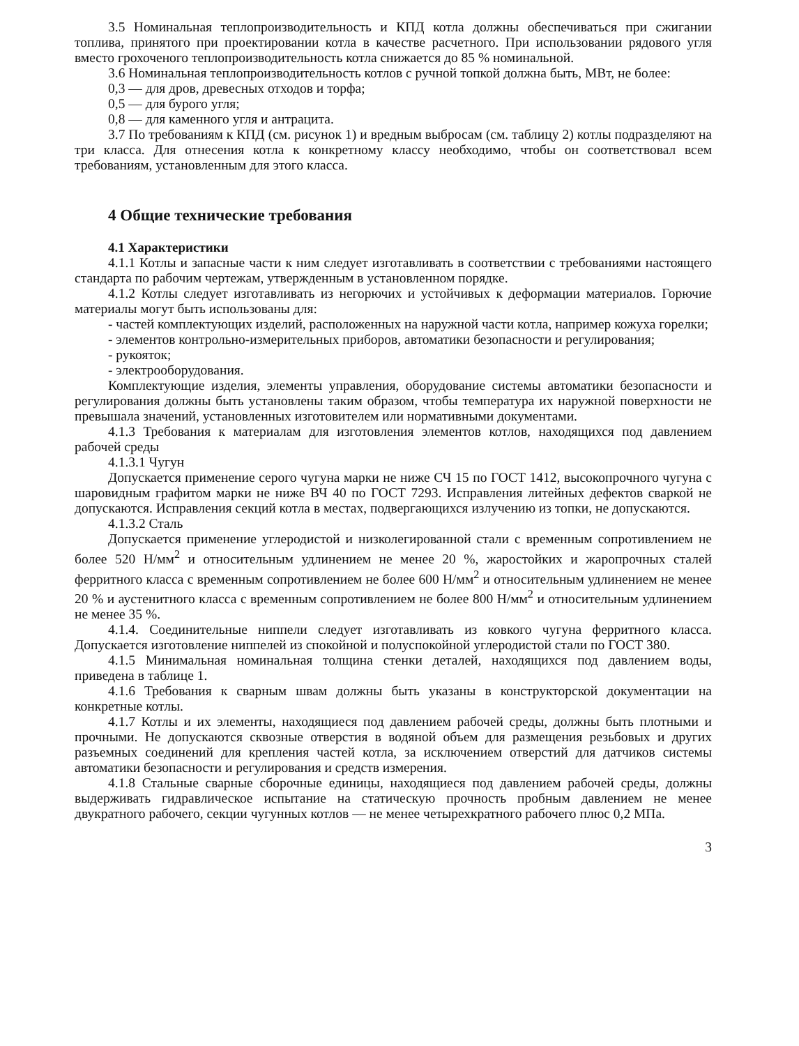3.5 Номинальная теплопроизводительность и КПД котла должны обеспечиваться при сжигании топлива, принятого при проектировании котла в качестве расчетного. При использовании рядового угля вместо грохоченого теплопроизводительность котла снижается до 85 % номинальной.
3.6 Номинальная теплопроизводительность котлов с ручной топкой должна быть, МВт, не более:
0,3 — для дров, древесных отходов и торфа;
0,5 — для бурого угля;
0,8 — для каменного угля и антрацита.
3.7 По требованиям к КПД (см. рисунок 1) и вредным выбросам (см. таблицу 2) котлы подразделяют на три класса. Для отнесения котла к конкретному классу необходимо, чтобы он соответствовал всем требованиям, установленным для этого класса.
4 Общие технические требования
4.1 Характеристики
4.1.1 Котлы и запасные части к ним следует изготавливать в соответствии с требованиями настоящего стандарта по рабочим чертежам, утвержденным в установленном порядке.
4.1.2 Котлы следует изготавливать из негорючих и устойчивых к деформации материалов. Горючие материалы могут быть использованы для:
- частей комплектующих изделий, расположенных на наружной части котла, например кожуха горелки;
- элементов контрольно-измерительных приборов, автоматики безопасности и регулирования;
- рукояток;
- электрооборудования.
Комплектующие изделия, элементы управления, оборудование системы автоматики безопасности и регулирования должны быть установлены таким образом, чтобы температура их наружной поверхности не превышала значений, установленных изготовителем или нормативными документами.
4.1.3 Требования к материалам для изготовления элементов котлов, находящихся под давлением рабочей среды
4.1.3.1 Чугун
Допускается применение серого чугуна марки не ниже СЧ 15 по ГОСТ 1412, высокопрочного чугуна с шаровидным графитом марки не ниже ВЧ 40 по ГОСТ 7293. Исправления литейных дефектов сваркой не допускаются. Исправления секций котла в местах, подвергающихся излучению из топки, не допускаются.
4.1.3.2 Сталь
Допускается применение углеродистой и низколегированной стали с временным сопротивлением не более 520 Н/мм<sup>2</sup> и относительным удлинением не менее 20 %, жаростойких и жаропрочных сталей ферритного класса с временным сопротивлением не более 600 Н/мм<sup>2</sup> и относительным удлинением не менее 20 % и аустенитного класса с временным сопротивлением не более 800 Н/мм<sup>2</sup> и относительным удлинением не менее 35 %.
4.1.4. Соединительные ниппели следует изготавливать из ковкого чугуна ферритного класса. Допускается изготовление ниппелей из спокойной и полуспокойной углеродистой стали по ГОСТ 380.
4.1.5 Минимальная номинальная толщина стенки деталей, находящихся под давлением воды, приведена в таблице 1.
4.1.6 Требования к сварным швам должны быть указаны в конструкторской документации на конкретные котлы.
4.1.7 Котлы и их элементы, находящиеся под давлением рабочей среды, должны быть плотными и прочными. Не допускаются сквозные отверстия в водяной объем для размещения резьбовых и других разъемных соединений для крепления частей котла, за исключением отверстий для датчиков системы автоматики безопасности и регулирования и средств измерения.
4.1.8 Стальные сварные сборочные единицы, находящиеся под давлением рабочей среды, должны выдерживать гидравлическое испытание на статическую прочность пробным давлением не менее двукратного рабочего, секции чугунных котлов — не менее четырехкратного рабочего плюс 0,2 МПа.
3